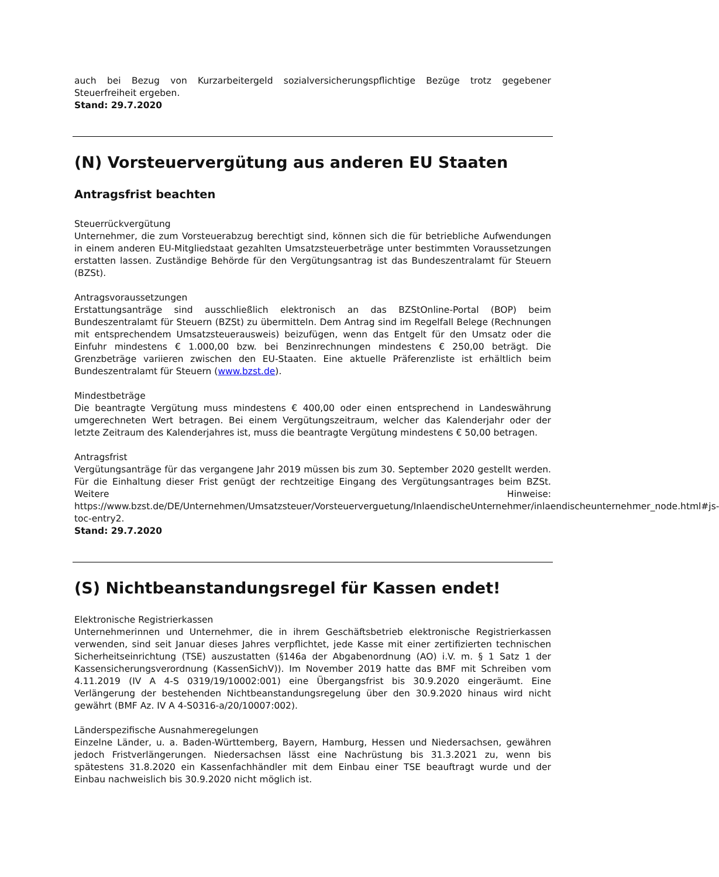auch bei Bezug von Kurzarbeitergeld sozialversicherungspflichtige Bezüge trotz gegebener Steuerfreiheit ergeben.
Stand: 29.7.2020
(N) Vorsteuervergütung aus anderen EU Staaten
Antragsfrist beachten
Steuerrückvergütung
Unternehmer, die zum Vorsteuerabzug berechtigt sind, können sich die für betriebliche Aufwendungen in einem anderen EU-Mitgliedstaat gezahlten Umsatzsteuerbeträge unter bestimmten Voraussetzungen erstatten lassen. Zuständige Behörde für den Vergütungsantrag ist das Bundeszentralamt für Steuern (BZSt).
Antragsvoraussetzungen
Erstattungsanträge sind ausschließlich elektronisch an das BZStOnline-Portal (BOP) beim Bundeszentralamt für Steuern (BZSt) zu übermitteln. Dem Antrag sind im Regelfall Belege (Rechnungen mit entsprechendem Umsatzsteuerausweis) beizufügen, wenn das Entgelt für den Umsatz oder die Einfuhr mindestens € 1.000,00 bzw. bei Benzinrechnungen mindestens € 250,00 beträgt. Die Grenzbeträge variieren zwischen den EU-Staaten. Eine aktuelle Präferenzliste ist erhältlich beim Bundeszentralamt für Steuern (www.bzst.de).
Mindestbeträge
Die beantragte Vergütung muss mindestens € 400,00 oder einen entsprechend in Landeswährung umgerechneten Wert betragen. Bei einem Vergütungszeitraum, welcher das Kalenderjahr oder der letzte Zeitraum des Kalenderjahres ist, muss die beantragte Vergütung mindestens € 50,00 betragen.
Antragsfrist
Vergütungsanträge für das vergangene Jahr 2019 müssen bis zum 30. September 2020 gestellt werden. Für die Einhaltung dieser Frist genügt der rechtzeitige Eingang des Vergütungsantrages beim BZSt. Weitere Hinweise: https://www.bzst.de/DE/Unternehmen/Umsatzsteuer/Vorsteuerverguetung/InlaendischeUnternehmer/inlaendischeunternehmer_node.html#js-toc-entry2.
Stand: 29.7.2020
(S) Nichtbeanstandungsregel für Kassen endet!
Elektronische Registrierkassen
Unternehmerinnen und Unternehmer, die in ihrem Geschäftsbetrieb elektronische Registrierkassen verwenden, sind seit Januar dieses Jahres verpflichtet, jede Kasse mit einer zertifizierten technischen Sicherheitseinrichtung (TSE) auszustatten (§146a der Abgabenordnung (AO) i.V. m. § 1 Satz 1 der Kassensicherungsverordnung (KassenSichV)). Im November 2019 hatte das BMF mit Schreiben vom 4.11.2019 (IV A 4-S 0319/19/10002:001) eine Übergangsfrist bis 30.9.2020 eingeräumt. Eine Verlängerung der bestehenden Nichtbeanstandungsregelung über den 30.9.2020 hinaus wird nicht gewährt (BMF Az. IV A 4-S0316-a/20/10007:002).
Länderspezifische Ausnahmeregelungen
Einzelne Länder, u. a. Baden-Württemberg, Bayern, Hamburg, Hessen und Niedersachsen, gewähren jedoch Fristverlängerungen. Niedersachsen lässt eine Nachrüstung bis 31.3.2021 zu, wenn bis spätestens 31.8.2020 ein Kassenfachhändler mit dem Einbau einer TSE beauftragt wurde und der Einbau nachweislich bis 30.9.2020 nicht möglich ist.